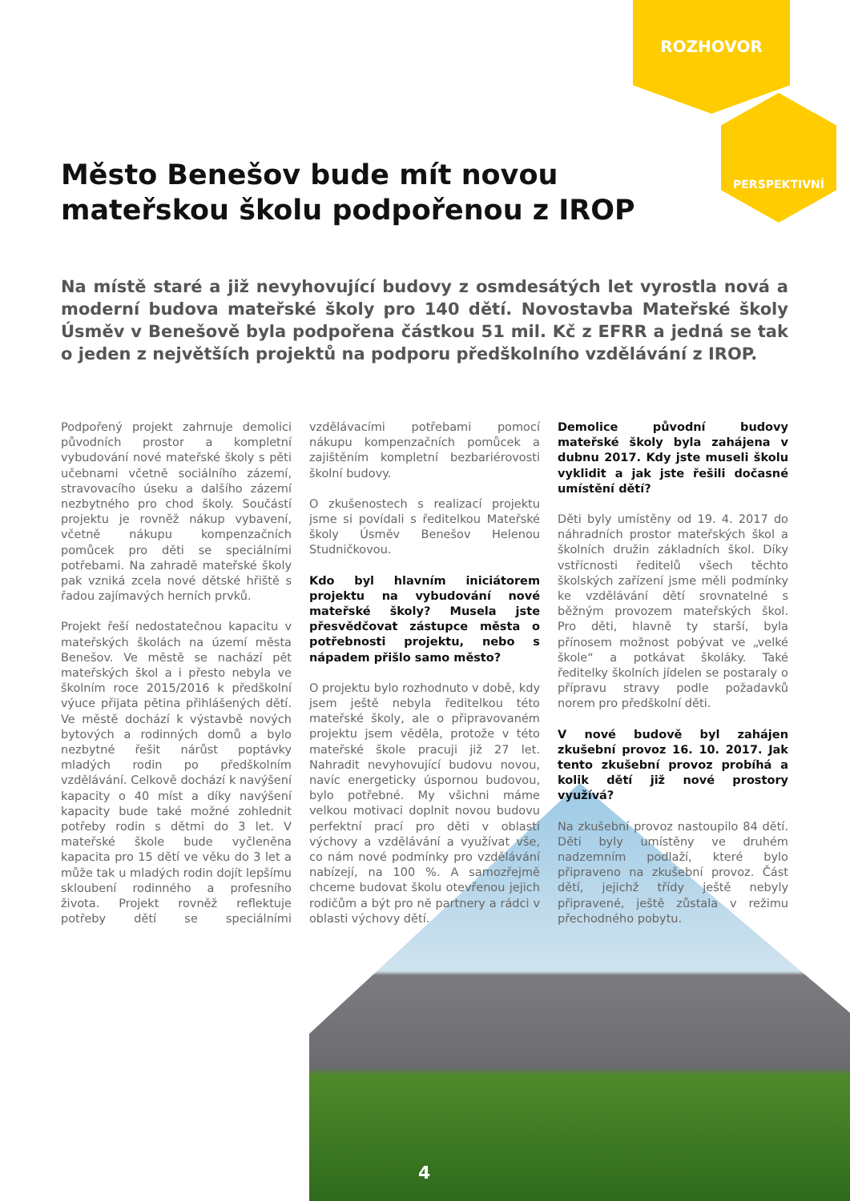ROZHOVOR
PERSPEKTIVNÍ
Město Benešov bude mít novou mateřskou školu podpořenou z IROP
Na místě staré a již nevyhovující budovy z osmdesátých let vyrostla nová a moderní budova mateřské školy pro 140 dětí. Novostavba Mateřské školy Úsměv v Benešově byla podpořena částkou 51 mil. Kč z EFRR a jedná se tak o jeden z největších projektů na podporu předškolního vzdělávání z IROP.
Podpořený projekt zahrnuje demolici původních prostor a kompletní vybudování nové mateřské školy s pěti učebnami včetně sociálního zázemí, stravovacího úseku a dalšího zázemí nezbytného pro chod školy. Součástí projektu je rovněž nákup vybavení, včetně nákupu kompenzačních pomůcek pro děti se speciálními potřebami. Na zahradě mateřské školy pak vzniká zcela nové dětské hřiště s řadou zajímavých herních prvků.
Projekt řeší nedostatečnou kapacitu v mateřských školách na území města Benešov. Ve městě se nachází pět mateřských škol a i přesto nebyla ve školním roce 2015/2016 k předškolní výuce přijata pětina přihlášených dětí. Ve městě dochází k výstavbě nových bytových a rodinných domů a bylo nezbytné řešit nárůst poptávky mladých rodin po předškolním vzdělávání. Celkově dochází k navýšení kapacity o 40 míst a díky navýšení kapacity bude také možné zohlednit potřeby rodin s dětmi do 3 let. V mateřské škole bude vyčleněna kapacita pro 15 dětí ve věku do 3 let a může tak u mladých rodin dojít lepšímu skloubení rodinného a profesního života. Projekt rovněž reflektuje potřeby dětí se speciálními vzdělávacími potřebami pomocí nákupu kompenzačních pomůcek a zajištěním kompletní bezbariérovosti školní budovy.
O zkušenostech s realizací projektu jsme si povídali s ředitelkou Mateřské školy Úsměv Benešov Helenou Studničkovou.
Kdo byl hlavním iniciátorem projektu na vybudování nové mateřské školy? Musela jste přesvědčovat zástupce města o potřebnosti projektu, nebo s nápadem přišlo samo město?
O projektu bylo rozhodnuto v době, kdy jsem ještě nebyla ředitelkou této mateřské školy, ale o připravovaném projektu jsem věděla, protože v této mateřské škole pracuji již 27 let. Nahradit nevyhovující budovu novou, navíc energeticky úspornou budovou, bylo potřebné. My všichni máme velkou motivaci doplnit novou budovu perfektní prací pro děti v oblasti výchovy a vzdělávání a využívat vše, co nám nové podmínky pro vzdělávání nabízejí, na 100 %. A samozřejmě chceme budovat školu otevřenou jejich rodičům a být pro ně partnery a rádci v oblasti výchovy dětí.
Demolice původní budovy mateřské školy byla zahájena v dubnu 2017. Kdy jste museli školu vyklidit a jak jste řešili dočasné umístění dětí?
Děti byly umístěny od 19. 4. 2017 do náhradních prostor mateřských škol a školních družin základních škol. Díky vstřícnosti ředitelů všech těchto školských zařízení jsme měli podmínky ke vzdělávání dětí srovnatelné s běžným provozem mateřských škol. Pro děti, hlavně ty starší, byla přínosem možnost pobývat ve „velké škole“ a potkávat školáky. Také ředitelky školních jídelen se postaraly o přípravu stravy podle požadavků norem pro předškolní děti.
V nové budově byl zahájen zkušební provoz 16. 10. 2017. Jak tento zkušební provoz probíhá a kolik dětí již nové prostory využívá?
Na zkušební provoz nastoupilo 84 dětí. Děti byly umístěny ve druhém nadzemním podlaží, které bylo připraveno na zkušební provoz. Část dětí, jejichž třídy ještě nebyly připravené, ještě zůstala v režimu přechodného pobytu.
4